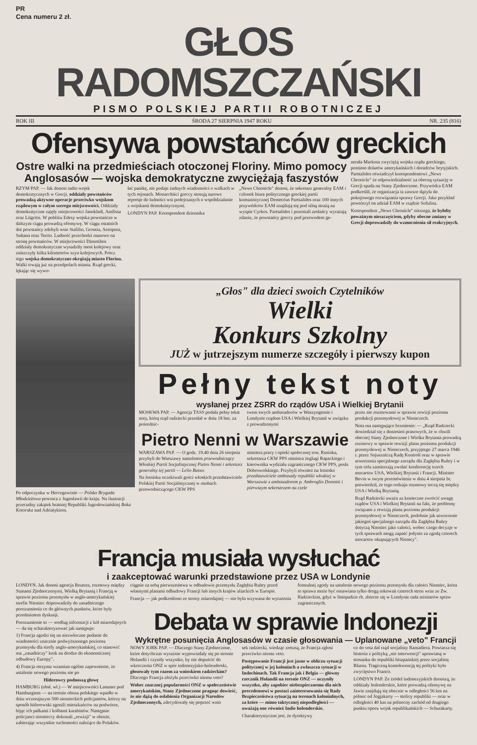PR
Cena numeru 2 zł.
GŁOS RADOMSZCZAŃSKI
PISMO POLSKIEJ PARTII ROBOTNICZEJ
ROK III ŚRODA 27 SIERPNIA 1947 ROKU NR. 235 (816)
Ofensywa powstańców greckich
Ostre walki na przedmieściach otoczonej Floriny. Mimo pomocy Anglosasów — wojska demokratyczne zwyciężają faszystów
RZYM PAP. — Jak donosi radio wojsk demokratycznych w Grecji, oddziały powstańców prowadzą aktywne operacje przeciwko wojskom rządowym w całym szeregu miejscowości. Oddziały demokratyczne zajęły miejscowości Janokladi, Amfissa oraz Litgritis. W pobliżu Edesy wojska powstańcze w dalszym ciągu prowadzą ofensywę. W ciągu ostatnich dni powstańcy zdobyli wsie Stafilio, Grossia, Aeropora, Sułtana oraz Terrio. Ludność przechodzi masowo na stronę powstańców. W miejscowości Dimotihos oddziały demokratyczne wysadziły most kolejowy oraz zniszczyły kilka kilometrów szyn kolejowych. Prócz tego wojska demokratyczne okrążają miasto Florina. Walki trwają już na przedpolach miasta. Rząd grecki, lękając się wywo-
łać panikę, nie podaje żadnych wiadomości o walkach w tych rejonach. Monarchiści greccy stosują surowe represje do ludności wsi podejrzanych o współdziałanie z wojskami demokratycznymi.
LONDYN PAP. Korespondent dziennika
„News Chronicle" donosi, że sekretarz generalny EAM i członek biura politycznego greckiej partii komunistycznej Demetrius Partsalides oraz 100 innych przywódców EAM znajdują się pod silną strażą na wyspie Cyrkos. Partsalides i pozostali zesłańcy wyrażają zdanie, że powstańcy greccy pod przewodem ge-
nerała Markosa zwyciężą wojska rządu greckiego, pomimo dolarów amerykańskich i doradców brytyjskich. Partsalides oświadczył korespondentowi „News Chronicle" że odpowiedzialność za obecną sytuację w Grecji spada na Stany Zjednoczone. Przywódca EAM podkreślił, że organizacja ta zawsze dążyła do pokojowego rozwiązania sprawy Grecji. Jako przykład powtórzył on udział EAM w rządzie Sofulisa.
Korespondent „News Chronicle" ostrzega, że byłoby poważnym nieszczęściem, gdyby obecne zmiany w Grecji doprowadziły do wzmocnienia sił reakcyjnych.
Po odpoczynku w Hercegowinie — Polska Brygada Młodzieżowa powraca z Jugosławii do kraju. Na ilustracji przecudny zakątek bratniej Republiki Jugosłowiańskiej Boka Kotorska nad Adriatykiem.
„Głos" dla dzieci swoich Czytelników
Wielki
Konkurs Szkolny
JUŻ w jutrzejszym numerze szczegóły i pierwszy kupon
Pełny tekst noty
wysłanej przez ZSRR do rządów USA i Wielkiej Brytanii
MOSKWA PAP. — Agencja TASS podała pełny tekst noty, którą rząd radziecki przesłał w dniu 18 bm. za pośrednic-
twem swych ambasadorów w Waszyngtonie i Londynie rządom USA i Wielkiej Brytanii w związku z prowadzonymi
Pietro Nenni w Warszawie
WARSZAWA PAP. — O godz. 19.40 dnia 26 sierpnia przybyli do Warszawy samolotem przewodniczący Włoskiej Partii Socjalistycznej Pietro Nenni i sekretarz generalny tej partii — Lelio Basso.
Na lotnisku oczekiwali gości włoskich przedstawiciele Polskiej Partii Socjalistycznej w osobach przewodniczącego CKW PPS
ministra pracy i opieki społecznej tow. Rusinka, sekretarza CKW PPS ministra żeglugi Rapackiego i kierownika wydziału zagranicznego CKW PPS, posła Dobrowolskiego. Przybyli również na lotnisko przedstawiciele ambasady republiki włoskiej w Warszawie z ambasadorem p. Ambroglio Donnini i pierwszym sekretarzem na czele
przez nie rozmowami w sprawie rewizji poziomu produkcji przemysłowej w Niemczech.
Nota ma następujące brzmienie: — „Rząd Radziecki dowiedział się z doniesień prasowych, że w chwili obecnej Stany Zjednoczone i Wielka Brytania prowadzą rozmowy w sprawie rewizji planu poziomu produkcji przemysłowej w Niemczech, przyjętego 27 marca 1946 r. przez Sojuszniczą Radę Kontroli oraz w sprawie utworzenia specjalnego zarządu dla Zagłębia Ruhry i w tym celu zamierzają zwołać konferencję trzech mocarstw USA, Wielkiej Brytanii i Francji. Minister Bevin w swym przemówieniu w dniu 4 sierpnia br. potwierdził, że tego rodzaju rozmowy toczą się między USA i Wielką Brytanią.
Rząd Radziecki uważa za konieczne zwrócić uwagę rządów USA i Wielkiej Brytanii na fakt, że problemy związane z rewizją planu poziomu produkcji przemysłowej w Niemczech, podobnie jak utworzenie jakiegoś specjalnego zarządu dla Zagłębia Ruhry dotyczą Niemiec jako całości, wobec czego decyzje w tych sprawach mogą zapaść jedynie za zgodą czterech mocarstw okupujących Niemcy".
Francja musiała wysłuchać
i zaakceptować warunki przedstawione przez USA w Londynie
LONDYN. Jak donosi agencja Reutera, rozmowy między Stanami Zjednoczonymi, Wielką Brytanią i Francją w sprawie poziomu przemysłu w anglo-amerykańskiej strefie Niemiec doprowadziły do zasadniczego porozumienia co do głównych punktów, które były przedmiotem dyskusji.
Porozumienie to — według informacji z kół miarodajnych — da się scharakteryzować jak następuje:
1) Francja zgodzi się na niezwłoczne podanie do wiadomości znacznie podwyższonego poziomu przemysłu dla strefy anglo-amerykańskiej, co stanowić ma „zasadniczy" krok na drodze do ekonomicznej odbudowy Europy".
4) Francja otrzyma wzamian ogólne zapewnienie, że ustalenie nowego poziomu nie po
Hitlerowcy podnoszą głowę
HAMBURG (obsł. wł.) — W miejscowości Lammer pod Hamburgiem — na terenie obozu polskiego wpadło w dniu wczorajszym 500 niemieckich policjantów, którzy na sposób hitlerowski zgonili mieszkańców na podwórze, bijąc ich pałkami i kolbami karabinów. Następnie policjanci niemieccy dokonali „rewizji" w obozie, zabierając wszystkie ruchomości należące do Polaków.
ciągnie za sobą pierwszeństwa w odbudowie przemysłu Zagłębia Ruhry przed własnymi planami odbudowy Francji lub innych krajów aliackich w Europie.
Francja — jak podkreślono ze strony miarodajnej — nie była wzywana do wyrażenia
formalnej zgody na ustalenie nowego poziomu przemysłu dla całości Niemiec, która to sprawa może być omawiana tylko drogą rokowań czterech stron wraz ze Zw. Radzieckim, gdyż w listopadzie rb. zbierze się w Londynie rada ministrów spraw zagranicznych.
Debata w sprawie Indonezji
Wykrętne posunięcia Anglosasów w czasie głosowania — Uplanowane „veto" Francji
NOWY JORK PAP. — Dlaczego Stany Zjednoczone, które dotychczas wyraźnie wypowiadały się po stronie Holandii i czyniły wszystko, by nie dopuścić do wkroczenia ONZ w spór indonezyjsko-holenderski, głosowały tym razem za wnioskiem radzieckim? Dlaczego Francja złożyła przeciwko niemu veto?
Wobec znacznej popularności ONZ w społeczeństwie amerykańskim, Stany Zjednoczone pragnąc dowieść, że nie dążą do osłabienia Organizacji Narodów Zjednoczonych, zdecydowały się poprzeć wnio
sek radziecki, wiedząc zresztą, że Francja zgłosi przeciwko niemu veto.
Postępowanie Francji jest jasne w obliczu sytuacji politycznej w jej koloniach a zwłaszcza sytuacji w Indochinach. Tak Francja jak i Belgia — główny rzecznik Holandii na terenie ONZ — uczyniły wszystko, aby zapobiec niebezpiecznemu dla nich precedensowi w postaci zainteresowania się Rady Bezpieczeństwa sytuacją na terenach kolonialnych, za które — mimo taktycznej niepodległości — uważają one również Indie holenderskie.
Charakterystyczne jest, że dyrektywy
co do veta dał rząd socjalisty Ramadiera. Powtarza się historia z polityką „nie interwencji" uprawianą w stosunku do republiki hiszpańskiej przez socjalistę Bluma. Tragiczną konsekwencją tej polityki było zwycięstwo Franco.
LONDYN PAP. Ze źródeł indonezyjskich donoszą, że oddziały holenderskie, które prowadzą ofensywę na Jawie znajdują się obecnie w odległości 56 km na północ od Jogjakarty — stolicy republiki — oraz w odległości 40 km na północny zachód od drugiego punktu oporu wojsk republikańskich — Schurakarty.